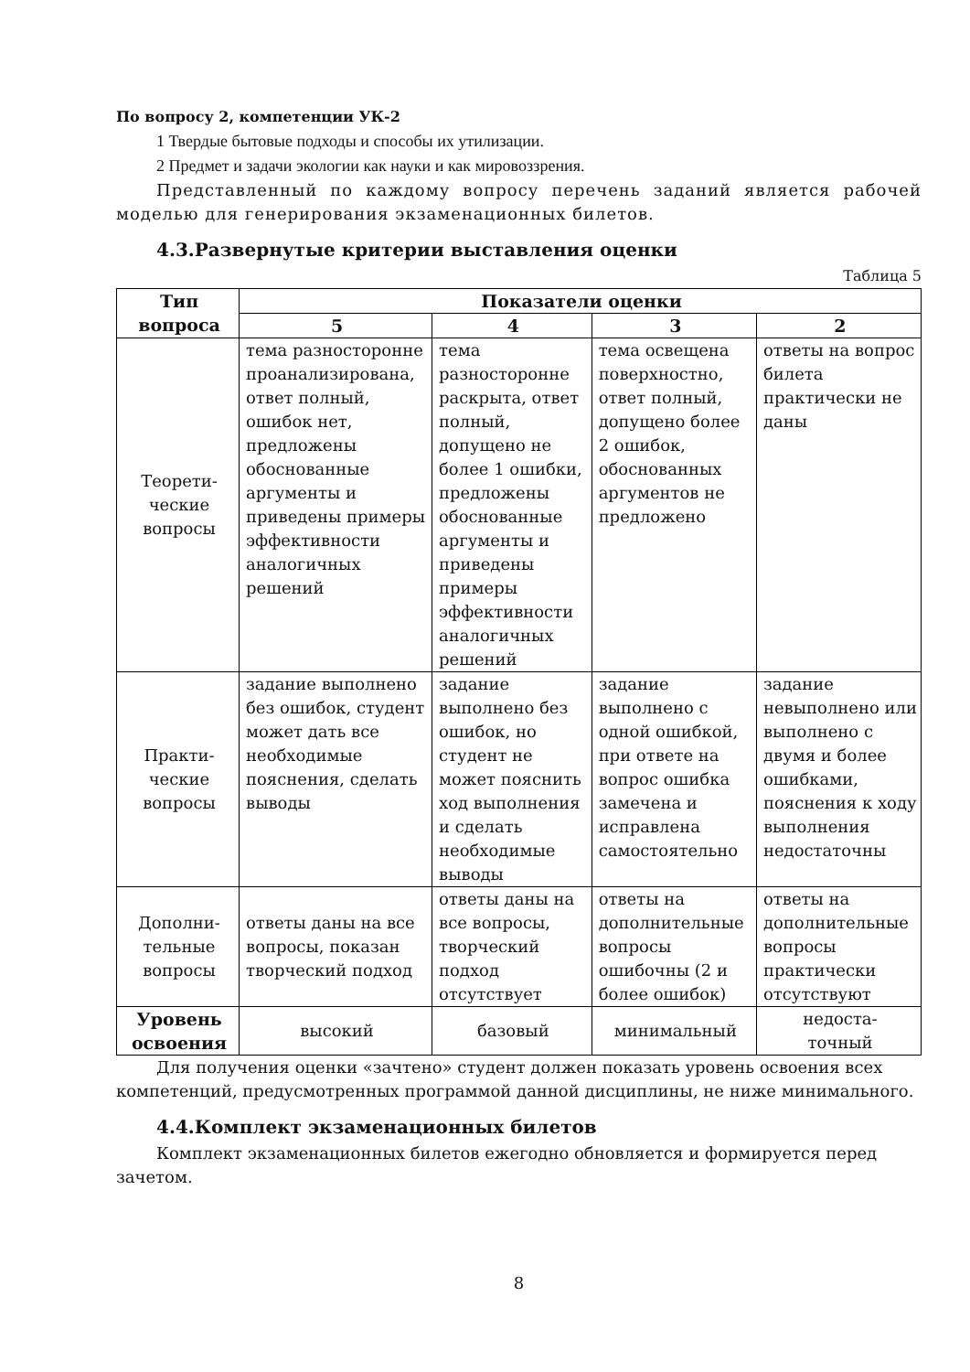По вопросу 2, компетенции УК-2
1 Твердые бытовые подходы и способы их утилизации.
2 Предмет и задачи экологии как науки и как мировоззрения.
Представленный по каждому вопросу перечень заданий является рабочей моделью для генерирования экзаменационных билетов.
4.3.Развернутые критерии выставления оценки
Таблица 5
| Тип вопроса | Показатели оценки | | | |
| --- | --- | --- | --- | --- |
| | 5 | 4 | 3 | 2 |
| Теорети- ческие вопросы | тема разносторонне проанализирована, ответ полный, ошибок нет, предложены обоснованные аргументы и приведены примеры эффективности аналогичных решений | тема разносторонне раскрыта, ответ полный, допущено не более 1 ошибки, предложены обоснованные аргументы и приведены примеры эффективности аналогичных решений | тема освещена поверхностно, ответ полный, допущено более 2 ошибок, обоснованных аргументов не предложено | ответы на вопрос билета практически не даны |
| Практи- ческие вопросы | задание выполнено без ошибок, студент может дать все необходимые пояснения, сделать выводы | задание выполнено без ошибок, но студент не может пояснить ход выполнения и сделать необходимые выводы | задание выполнено с одной ошибкой, при ответе на вопрос ошибка замечена и исправлена самостоятельно | задание невыполнено или выполнено с двумя и более ошибками, пояснения к ходу выполнения недостаточны |
| Дополни- тельные вопросы | ответы даны на все вопросы, показан творческий подход | ответы даны на все вопросы, творческий подход отсутствует | ответы на дополнительные вопросы ошибочны (2 и более ошибок) | ответы на дополнительные вопросы практически отсутствуют |
| Уровень освоения | высокий | базовый | минимальный | недоста- точный |
Для получения оценки «зачтено» студент должен показать уровень освоения всех компетенций, предусмотренных программой данной дисциплины, не ниже минимального.
4.4.Комплект экзаменационных билетов
Комплект экзаменационных билетов ежегодно обновляется и формируется перед зачетом.
8